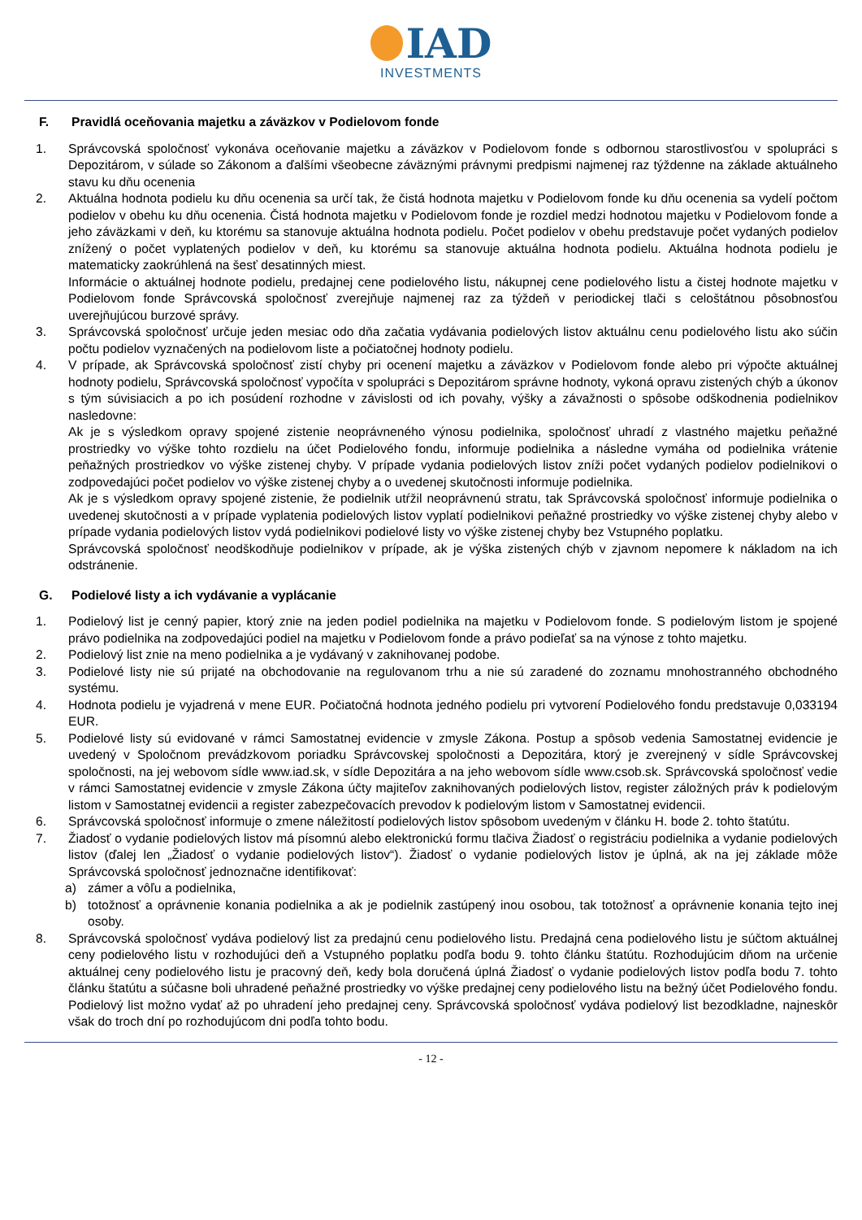IAD
INVESTMENTS
F. Pravidlá oceňovania majetku a záväzkov v Podielovom fonde
1. Správcovská spoločnosť vykonáva oceňovanie majetku a záväzkov v Podielovom fonde s odbornou starostlivosťou v spolupráci s Depozitárom, v súlade so Zákonom a ďalšími všeobecne záväznými právnymi predpismi najmenej raz týždenne na základe aktuálneho stavu ku dňu ocenenia
2. Aktuálna hodnota podielu ku dňu ocenenia sa určí tak, že čistá hodnota majetku v Podielovom fonde ku dňu ocenenia sa vydelí počtom podielov v obehu ku dňu ocenenia. Čistá hodnota majetku v Podielovom fonde je rozdiel medzi hodnotou majetku v Podielovom fonde a jeho záväzkami v deň, ku ktorému sa stanovuje aktuálna hodnota podielu. Počet podielov v obehu predstavuje počet vydaných podielov znížený o počet vyplatených podielov v deň, ku ktorému sa stanovuje aktuálna hodnota podielu. Aktuálna hodnota podielu je matematicky zaokrúhlená na šesť desatinných miest.
Informácie o aktuálnej hodnote podielu, predajnej cene podielového listu, nákupnej cene podielového listu a čistej hodnote majetku v Podielovom fonde Správcovská spoločnosť zverejňuje najmenej raz za týždeň v periodickej tlači s celoštátnou pôsobnosťou uverejňujúcou burzové správy.
3. Správcovská spoločnosť určuje jeden mesiac odo dňa začatia vydávania podielových listov aktuálnu cenu podielového listu ako súčin počtu podielov vyznačených na podielovom liste a počiatočnej hodnoty podielu.
4. V prípade, ak Správcovská spoločnosť zistí chyby pri ocenení majetku a záväzkov v Podielovom fonde alebo pri výpočte aktuálnej hodnoty podielu, Správcovská spoločnosť vypočíta v spolupráci s Depozitárom správne hodnoty, vykoná opravu zistených chýb a úkonov s tým súvisiacich a po ich posúdení rozhodne v závislosti od ich povahy, výšky a závažnosti o spôsobe odškodnenia podielnikov nasledovne:
Ak je s výsledkom opravy spojené zistenie neoprávneného výnosu podielnika, spoločnosť uhradí z vlastného majetku peňažné prostriedky vo výške tohto rozdielu na účet Podielového fondu, informuje podielnika a následne vymáha od podielnika vrátenie peňažných prostriedkov vo výške zistenej chyby. V prípade vydania podielových listov zníži počet vydaných podielov podielnikovi o zodpovedajúci počet podielov vo výške zistenej chyby a o uvedenej skutočnosti informuje podielnika.
Ak je s výsledkom opravy spojené zistenie, že podielnik utŕžil neoprávnenú stratu, tak Správcovská spoločnosť informuje podielnika o uvedenej skutočnosti a v prípade vyplatenia podielových listov vyplatí podielnikovi peňažné prostriedky vo výške zistenej chyby alebo v prípade vydania podielových listov vydá podielnikovi podielové listy vo výške zistenej chyby bez Vstupného poplatku.
Správcovská spoločnosť neodškodňuje podielnikov v prípade, ak je výška zistených chýb v zjavnom nepomere k nákladom na ich odstránenie.
G. Podielové listy a ich vydávanie a vyplácanie
1. Podielový list je cenný papier, ktorý znie na jeden podiel podielnika na majetku v Podielovom fonde. S podielovým listom je spojené právo podielnika na zodpovedajúci podiel na majetku v Podielovom fonde a právo podieľať sa na výnose z tohto majetku.
2. Podielový list znie na meno podielnika a je vydávaný v zaknihovanej podobe.
3. Podielové listy nie sú prijaté na obchodovanie na regulovanom trhu a nie sú zaradené do zoznamu mnohostranného obchodného systému.
4. Hodnota podielu je vyjadrená v mene EUR. Počiatočná hodnota jedného podielu pri vytvorení Podielového fondu predstavuje 0,033194 EUR.
5. Podielové listy sú evidované v rámci Samostatnej evidencie v zmysle Zákona. Postup a spôsob vedenia Samostatnej evidencie je uvedený v Spoločnom prevádzkovom poriadku Správcovskej spoločnosti a Depozitára, ktorý je zverejnený v sídle Správcovskej spoločnosti, na jej webovom sídle www.iad.sk, v sídle Depozitára a na jeho webovom sídle www.csob.sk. Správcovská spoločnosť vedie v rámci Samostatnej evidencie v zmysle Zákona účty majiteľov zaknihovaných podielových listov, register záložných práv k podielovým listom v Samostatnej evidencii a register zabezpečovacích prevodov k podielovým listom v Samostatnej evidencii.
6. Správcovská spoločnosť informuje o zmene náležitostí podielových listov spôsobom uvedeným v článku H. bode 2. tohto štatútu.
7. Žiadosť o vydanie podielových listov má písomnú alebo elektronickú formu tlačiva Žiadosť o registráciu podielnika a vydanie podielových listov (ďalej len „Žiadosť o vydanie podielových listov“). Žiadosť o vydanie podielových listov je úplná, ak na jej základe môže Správcovská spoločnosť jednoznačne identifikovať:
a) zámer a vôľu a podielnika,
b) totožnosť a oprávnenie konania podielnika a ak je podielnik zastúpený inou osobou, tak totožnosť a oprávnenie konania tejto inej osoby.
8. Správcovská spoločnosť vydáva podielový list za predajnú cenu podielového listu. Predajná cena podielového listu je súčtom aktuálnej ceny podielového listu v rozhodujúci deň a Vstupného poplatku podľa bodu 9. tohto článku štatútu. Rozhodujúcim dňom na určenie aktuálnej ceny podielového listu je pracovný deň, kedy bola doručená úplná Žiadosť o vydanie podielových listov podľa bodu 7. tohto článku štatútu a súčasne boli uhradené peňažné prostriedky vo výške predajnej ceny podielového listu na bežný účet Podielového fondu. Podielový list možno vydať až po uhradení jeho predajnej ceny. Správcovská spoločnosť vydáva podielový list bezodkladne, najneskôr však do troch dní po rozhodujúcom dni podľa tohto bodu.
- 12 -